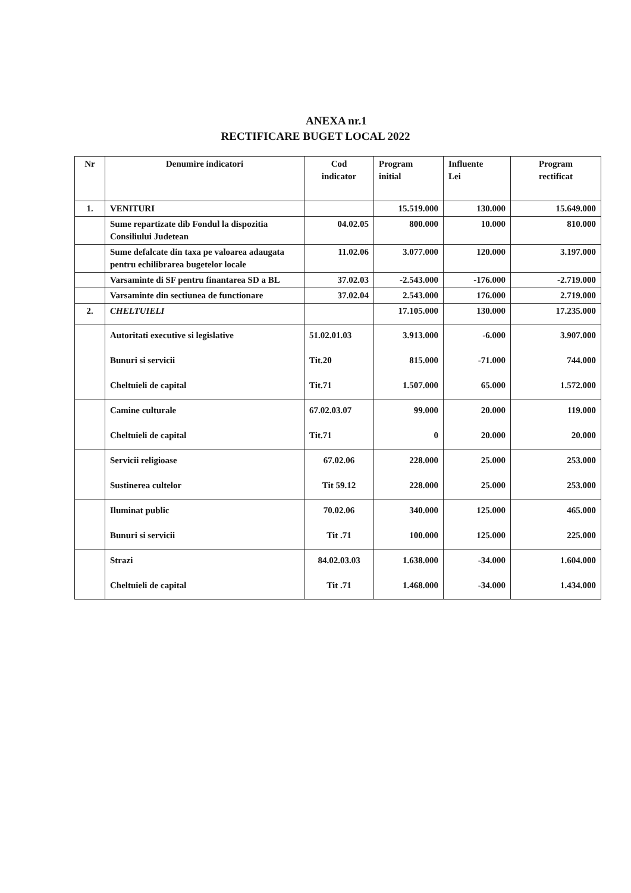ANEXA nr.1
RECTIFICARE BUGET LOCAL 2022
| Nr | Denumire indicatori | Cod indicator | Program initial | Influente Lei | Program rectificat |
| --- | --- | --- | --- | --- | --- |
| 1. | VENITURI | | 15.519.000 | 130.000 | 15.649.000 |
| | Sume repartizate dib Fondul la dispozitia Consiliului Judetean | 04.02.05 | 800.000 | 10.000 | 810.000 |
| | Sume defalcate din taxa pe valoarea adaugata pentru echilibrarea bugetelor locale | 11.02.06 | 3.077.000 | 120.000 | 3.197.000 |
| | Varsaminte di SF pentru finantarea SD a BL | 37.02.03 | -2.543.000 | -176.000 | -2.719.000 |
| | Varsaminte din sectiunea de functionare | 37.02.04 | 2.543.000 | 176.000 | 2.719.000 |
| 2. | CHELTUIELI | | 17.105.000 | 130.000 | 17.235.000 |
| | Autoritati executive si legislative Bunuri si servicii Cheltuieli de capital | 51.02.01.03 Tit.20 Tit.71 | 3.913.000 815.000 1.507.000 | -6.000 -71.000 65.000 | 3.907.000 744.000 1.572.000 |
| | Camine culturale Cheltuieli de capital | 67.02.03.07 Tit.71 | 99.000 0 | 20.000 20.000 | 119.000 20.000 |
| | Servicii religioase Sustinerea cultelor | 67.02.06 Tit 59.12 | 228.000 228.000 | 25.000 25.000 | 253.000 253.000 |
| | Iluminat public Bunuri si servicii | 70.02.06 Tit .71 | 340.000 100.000 | 125.000 125.000 | 465.000 225.000 |
| | Strazi Cheltuieli de capital | 84.02.03.03 Tit .71 | 1.638.000 1.468.000 | -34.000 -34.000 | 1.604.000 1.434.000 |